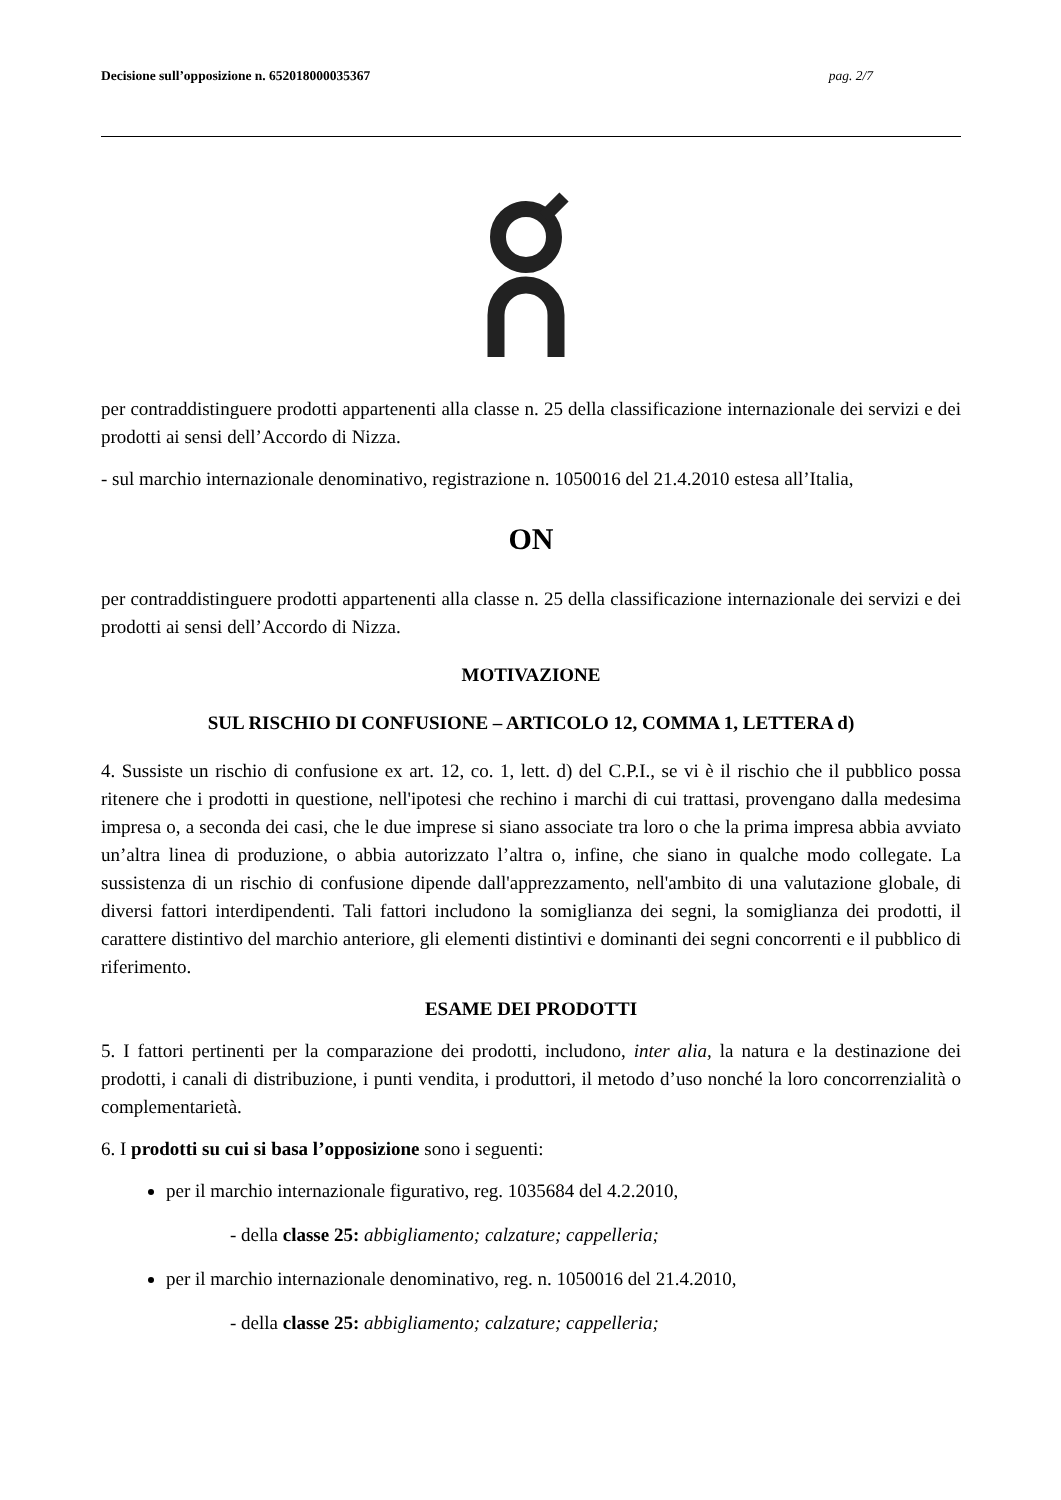Decisione sull’opposizione n. 652018000035367 pag. 2/7
per contraddistinguere prodotti appartenenti alla classe n. 25 della classificazione internazionale dei servizi e dei prodotti ai sensi dell’Accordo di Nizza.
- sul marchio internazionale denominativo, registrazione n. 1050016 del 21.4.2010 estesa all’Italia,
ON
per contraddistinguere prodotti appartenenti alla classe n. 25 della classificazione internazionale dei servizi e dei prodotti ai sensi dell’Accordo di Nizza.
MOTIVAZIONE
SUL RISCHIO DI CONFUSIONE – ARTICOLO 12, COMMA 1, LETTERA d)
4. Sussiste un rischio di confusione ex art. 12, co. 1, lett. d) del C.P.I., se vi è il rischio che il pubblico possa ritenere che i prodotti in questione, nell'ipotesi che rechino i marchi di cui trattasi, provengano dalla medesima impresa o, a seconda dei casi, che le due imprese si siano associate tra loro o che la prima impresa abbia avviato un’altra linea di produzione, o abbia autorizzato l’altra o, infine, che siano in qualche modo collegate. La sussistenza di un rischio di confusione dipende dall'apprezzamento, nell'ambito di una valutazione globale, di diversi fattori interdipendenti. Tali fattori includono la somiglianza dei segni, la somiglianza dei prodotti, il carattere distintivo del marchio anteriore, gli elementi distintivi e dominanti dei segni concorrenti e il pubblico di riferimento.
ESAME DEI PRODOTTI
5. I fattori pertinenti per la comparazione dei prodotti, includono, inter alia, la natura e la destinazione dei prodotti, i canali di distribuzione, i punti vendita, i produttori, il metodo d’uso nonché la loro concorrenzialità o complementarietà.
6. I prodotti su cui si basa l’opposizione sono i seguenti:
per il marchio internazionale figurativo, reg. 1035684 del 4.2.2010,
- della classe 25: abbigliamento; calzature; cappelleria;
per il marchio internazionale denominativo, reg. n. 1050016 del 21.4.2010,
- della classe 25: abbigliamento; calzature; cappelleria;